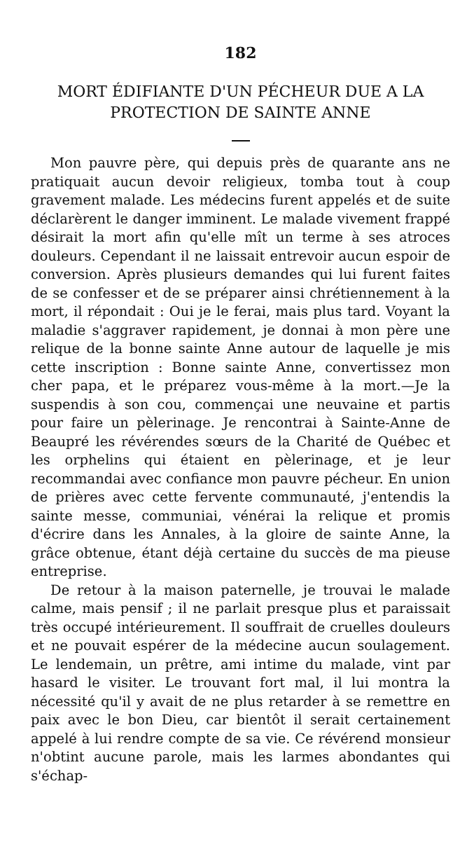182
MORT ÉDIFIANTE D'UN PÉCHEUR DUE A LA PROTECTION DE SAINTE ANNE
Mon pauvre père, qui depuis près de quarante ans ne pratiquait aucun devoir religieux, tomba tout à coup gravement malade. Les médecins furent appelés et de suite déclarèrent le danger imminent. Le malade vivement frappé désirait la mort afin qu'elle mît un terme à ses atroces douleurs. Cependant il ne laissait entrevoir aucun espoir de conversion. Après plusieurs demandes qui lui furent faites de se confesser et de se préparer ainsi chrétiennement à la mort, il répondait : Oui je le ferai, mais plus tard. Voyant la maladie s'aggraver rapidement, je donnai à mon père une relique de la bonne sainte Anne autour de laquelle je mis cette inscription : Bonne sainte Anne, convertissez mon cher papa, et le préparez vous-même à la mort.—Je la suspendis à son cou, commençai une neuvaine et partis pour faire un pèlerinage. Je rencontrai à Sainte-Anne de Beaupré les révérendes sœurs de la Charité de Québec et les orphelins qui étaient en pèlerinage, et je leur recommandai avec confiance mon pauvre pécheur. En union de prières avec cette fervente communauté, j'entendis la sainte messe, communiai, vénérai la relique et promis d'écrire dans les Annales, à la gloire de sainte Anne, la grâce obtenue, étant déjà certaine du succès de ma pieuse entreprise.
De retour à la maison paternelle, je trouvai le malade calme, mais pensif ; il ne parlait presque plus et paraissait très occupé intérieurement. Il souffrait de cruelles douleurs et ne pouvait espérer de la médecine aucun soulagement. Le lendemain, un prêtre, ami intime du malade, vint par hasard le visiter. Le trouvant fort mal, il lui montra la nécessité qu'il y avait de ne plus retarder à se remettre en paix avec le bon Dieu, car bientôt il serait certainement appelé à lui rendre compte de sa vie. Ce révérend monsieur n'obtint aucune parole, mais les larmes abondantes qui s'échap-